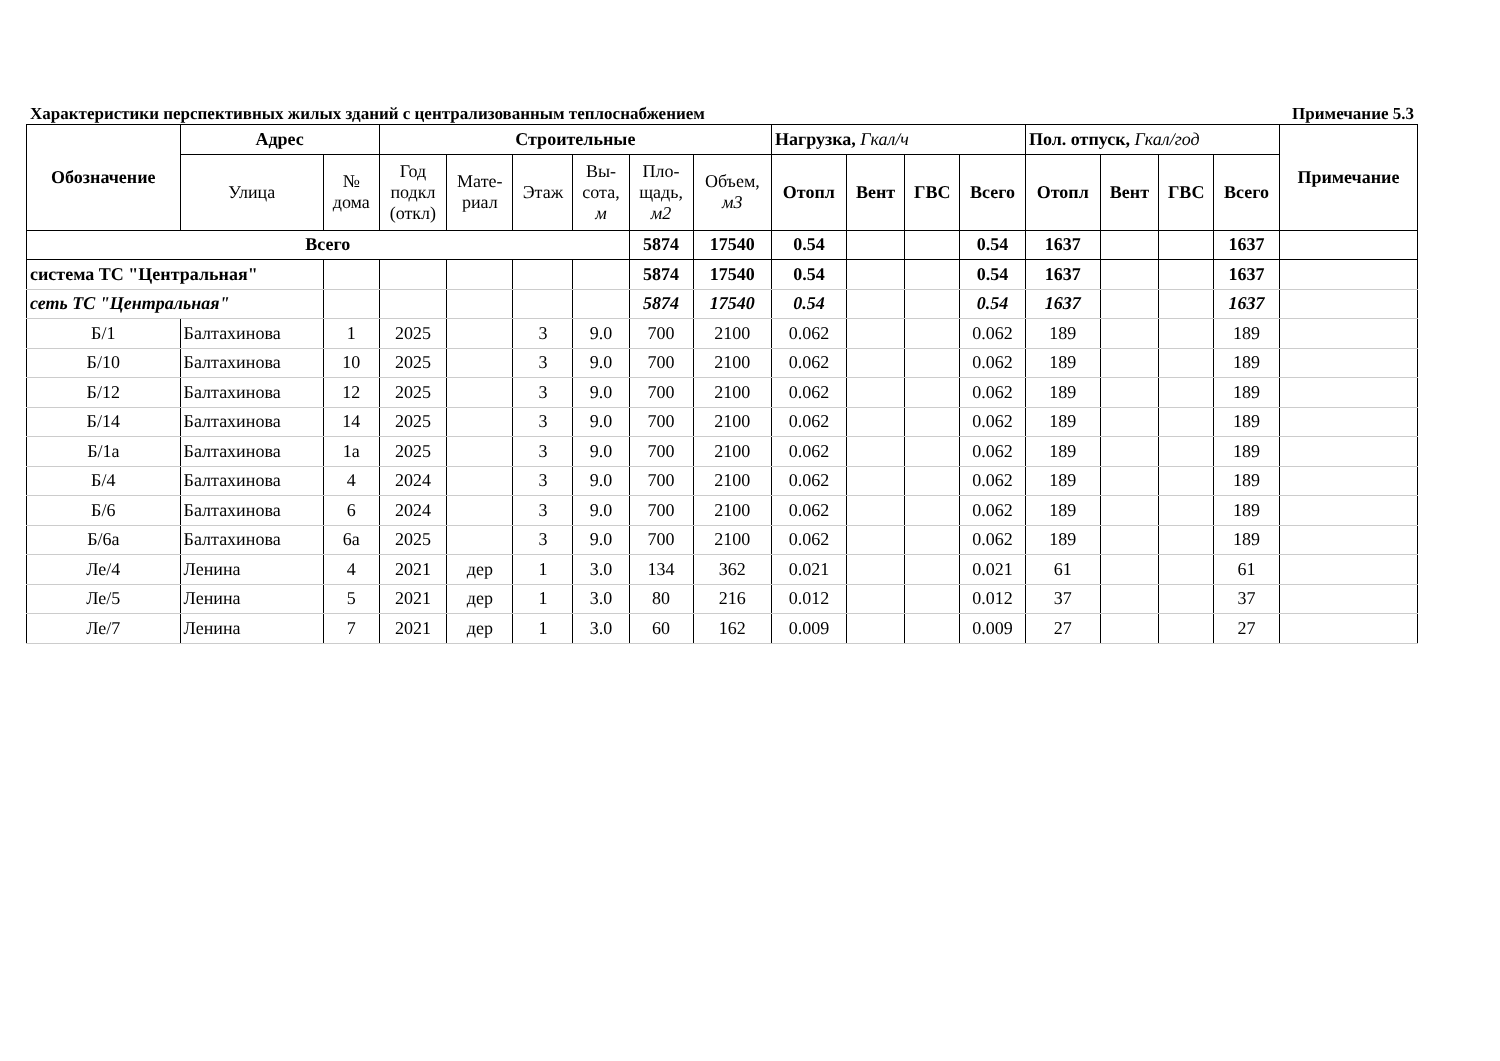Характеристики перспективных жилых зданий с централизованным теплоснабжением Примечание 5.3
| Обозначение | Адрес | | Строительные | | | | | | Нагрузка, Гкал/ч | | | | Пол. отпуск, Гкал/год | | | | Примечание |
| --- | --- | --- | --- | --- | --- | --- | --- | --- | --- | --- | --- | --- | --- | --- | --- | --- | --- |
| | Улица | № дома | Год подкл (откл) | Мате- риал | Этаж | Вы- сота, м | Пло- щадь, м2 | Объем, м3 | Отопл | Вент | ГВС | Всего | Отопл | Вент | ГВС | Всего | |
| Всего | | | | | | | 5874 | 17540 | 0.54 | | | 0.54 | 1637 | | | 1637 | |
| система ТС "Центральная" | | | | | | | 5874 | 17540 | 0.54 | | | 0.54 | 1637 | | | 1637 | |
| сеть ТС "Центральная" | | | | | | | 5874 | 17540 | 0.54 | | | 0.54 | 1637 | | | 1637 | |
| Б/1 | Балтахинова | 1 | 2025 | | 3 | 9.0 | 700 | 2100 | 0.062 | | | 0.062 | 189 | | | 189 | |
| Б/10 | Балтахинова | 10 | 2025 | | 3 | 9.0 | 700 | 2100 | 0.062 | | | 0.062 | 189 | | | 189 | |
| Б/12 | Балтахинова | 12 | 2025 | | 3 | 9.0 | 700 | 2100 | 0.062 | | | 0.062 | 189 | | | 189 | |
| Б/14 | Балтахинова | 14 | 2025 | | 3 | 9.0 | 700 | 2100 | 0.062 | | | 0.062 | 189 | | | 189 | |
| Б/1а | Балтахинова | 1а | 2025 | | 3 | 9.0 | 700 | 2100 | 0.062 | | | 0.062 | 189 | | | 189 | |
| Б/4 | Балтахинова | 4 | 2024 | | 3 | 9.0 | 700 | 2100 | 0.062 | | | 0.062 | 189 | | | 189 | |
| Б/6 | Балтахинова | 6 | 2024 | | 3 | 9.0 | 700 | 2100 | 0.062 | | | 0.062 | 189 | | | 189 | |
| Б/6а | Балтахинова | 6а | 2025 | | 3 | 9.0 | 700 | 2100 | 0.062 | | | 0.062 | 189 | | | 189 | |
| Ле/4 | Ленина | 4 | 2021 | дер | 1 | 3.0 | 134 | 362 | 0.021 | | | 0.021 | 61 | | | 61 | |
| Ле/5 | Ленина | 5 | 2021 | дер | 1 | 3.0 | 80 | 216 | 0.012 | | | 0.012 | 37 | | | 37 | |
| Ле/7 | Ленина | 7 | 2021 | дер | 1 | 3.0 | 60 | 162 | 0.009 | | | 0.009 | 27 | | | 27 | |